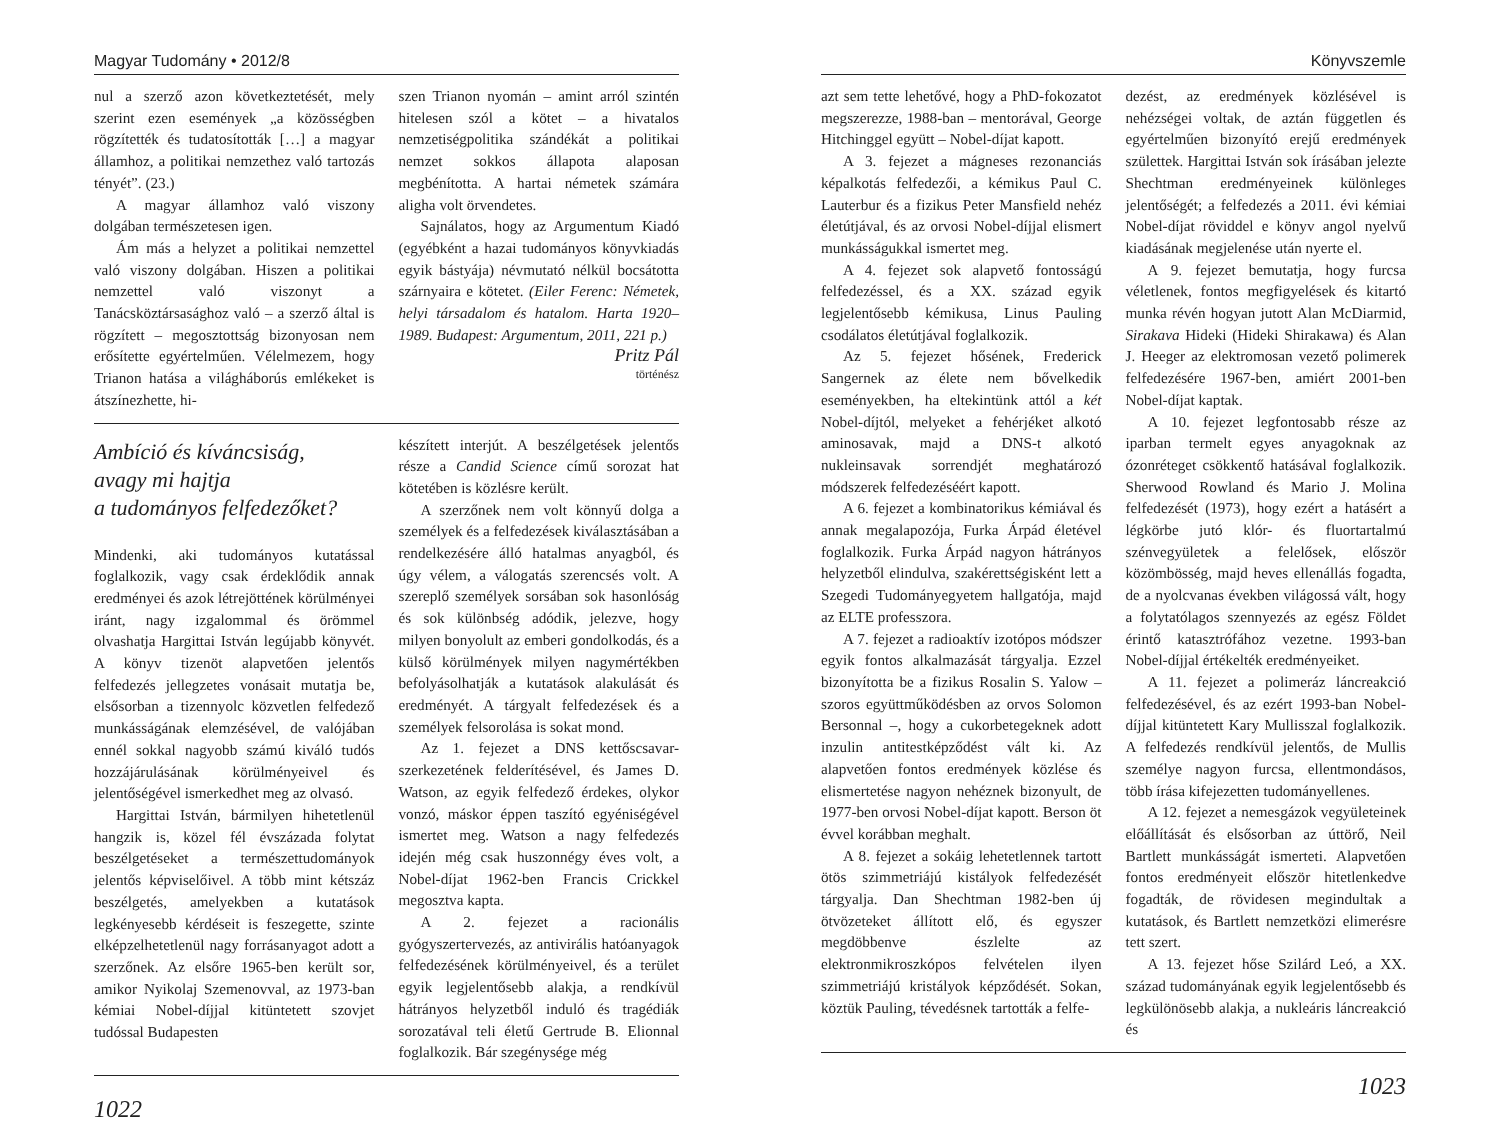Magyar Tudomány • 2012/8
nul a szerző azon következtetését, mely szerint ezen események „a közösségben rögzítették és tudatosították […] a magyar államhoz, a politikai nemzethez való tartozás tényét”. (23.)
A magyar államhoz való viszony dolgában természetesen igen.
Ám más a helyzet a politikai nemzettel való viszony dolgában. Hiszen a politikai nemzettel való viszonyt a Tanácsköztársasághoz való – a szerző által is rögzített – megosztottság bizonyosan nem erősítette egyértelműen. Vélelmezem, hogy Trianon hatása a világháborús emlékeket is átszínezhette, hi-
szen Trianon nyomán – amint arról szintén hitelesen szól a kötet – a hivatalos nemzetiségpolitika szándékát a politikai nemzet sokkos állapota alaposan megbénította. A hartai németek számára aligha volt örvendetes.
Sajnálatos, hogy az Argumentum Kiadó (egyébként a hazai tudományos könyvkiadás egyik bástyája) névmutató nélkül bocsátotta szárnyaira e kötetet. (Eiler Ferenc: Németek, helyi társadalom és hatalom. Harta 1920–1989. Budapest: Argumentum, 2011, 221 p.)
Pritz Pál
történész
Ambíció és kíváncsiság,
avagy mi hajtja
a tudományos felfedezőket?
Mindenki, aki tudományos kutatással foglalkozik, vagy csak érdeklődik annak eredményei és azok létrejöttének körülményei iránt, nagy izgalommal és örömmel olvashatja Hargittai István legújabb könyvét. A könyv tizenöt alapvetően jelentős felfedezés jellegzetes vonásait mutatja be, elsősorban a tizennyolc közvetlen felfedező munkásságának elemzésével, de valójában ennél sokkal nagyobb számú kiváló tudós hozzájárulásának körülményeivel és jelentőségével ismerkedhet meg az olvasó.
Hargittai István, bármilyen hihetetlenül hangzik is, közel fél évszázada folytat beszélgetéseket a természettudományok jelentős képviselőivel. A több mint kétszáz beszélgetés, amelyekben a kutatások legkényesebb kérdéseit is feszegette, szinte elképzelhetetlenül nagy forrásanyagot adott a szerzőnek. Az elsőre 1965-ben került sor, amikor Nyikolaj Szemenovval, az 1973-ban kémiai Nobel-díjjal kitüntetett szovjet tudóssal Budapesten
készített interjút. A beszélgetések jelentős része a Candid Science című sorozat hat kötetében is közlésre került.
A szerzőnek nem volt könnyű dolga a személyek és a felfedezések kiválasztásában a rendelkezésére álló hatalmas anyagból, és úgy vélem, a válogatás szerencsés volt. A szereplő személyek sorsában sok hasonlóság és sok különbség adódik, jelezve, hogy milyen bonyolult az emberi gondolkodás, és a külső körülmények milyen nagymértékben befolyásolhatják a kutatások alakulását és eredményét. A tárgyalt felfedezések és a személyek felsorolása is sokat mond.
Az 1. fejezet a DNS kettőscsavar-szerkezetének felderítésével, és James D. Watson, az egyik felfedező érdekes, olykor vonzó, máskor éppen taszító egyéniségével ismertet meg. Watson a nagy felfedezés idején még csak huszonnégy éves volt, a Nobel-díjat 1962-ben Francis Crickkel megosztva kapta.
A 2. fejezet a racionális gyógyszertervezés, az antivirális hatóanyagok felfedezésének körülményeivel, és a terület egyik legjelentősebb alakja, a rendkívül hátrányos helyzetből induló és tragédiák sorozatával teli életű Gertrude B. Elionnal foglalkozik. Bár szegénysége még
1022
Könyvszemle
azt sem tette lehetővé, hogy a PhD-fokozatot megszerezze, 1988-ban – mentorával, George Hitchinggel együtt – Nobel-díjat kapott.
A 3. fejezet a mágneses rezonanciás képalkotás felfedezői, a kémikus Paul C. Lauterbur és a fizikus Peter Mansfield nehéz életútjával, és az orvosi Nobel-díjjal elismert munkásságukkal ismertet meg.
A 4. fejezet sok alapvető fontosságú felfedezéssel, és a XX. század egyik legjelentősebb kémikusa, Linus Pauling csodálatos életútjával foglalkozik.
Az 5. fejezet hősének, Frederick Sangernek az élete nem bővelkedik eseményekben, ha eltekintünk attól a két Nobel-díjtól, melyeket a fehérjéket alkotó aminosavak, majd a DNS-t alkotó nukleinsavak sorrendjét meghatározó módszerek felfedezéséért kapott.
A 6. fejezet a kombinatorikus kémiával és annak megalapozója, Furka Árpád életével foglalkozik. Furka Árpád nagyon hátrányos helyzetből elindulva, szakérettségisként lett a Szegedi Tudományegyetem hallgatója, majd az ELTE professzora.
A 7. fejezet a radioaktív izotópos módszer egyik fontos alkalmazását tárgyalja. Ezzel bizonyította be a fizikus Rosalin S. Yalow – szoros együttműködésben az orvos Solomon Bersonnal –, hogy a cukorbetegeknek adott inzulin antitestképződést vált ki. Az alapvetően fontos eredmények közlése és elismertetése nagyon nehéznek bizonyult, de 1977-ben orvosi Nobel-díjat kapott. Berson öt évvel korábban meghalt.
A 8. fejezet a sokáig lehetetlennek tartott ötös szimmetriájú kistályok felfedezését tárgyalja. Dan Shechtman 1982-ben új ötvözeteket állított elő, és egyszer megdöbbenve észlelte az elektronmikroszkópos felvételen ilyen szimmetriájú kristályok képződését. Sokan, köztük Pauling, tévedésnek tartották a felfe-
dezést, az eredmények közlésével is nehézségei voltak, de aztán független és egyértelműen bizonyító erejű eredmények születtek. Hargittai István sok írásában jelezte Shechtman eredményeinek különleges jelentőségét; a felfedezés a 2011. évi kémiai Nobel-díjat röviddel e könyv angol nyelvű kiadásának megjelenése után nyerte el.
A 9. fejezet bemutatja, hogy furcsa véletlenek, fontos megfigyelések és kitartó munka révén hogyan jutott Alan McDiarmid, Sirakava Hideki (Hideki Shirakawa) és Alan J. Heeger az elektromosan vezető polimerek felfedezésére 1967-ben, amiért 2001-ben Nobel-díjat kaptak.
A 10. fejezet legfontosabb része az iparban termelt egyes anyagoknak az ózonréteget csökkentő hatásával foglalkozik. Sherwood Rowland és Mario J. Molina felfedezését (1973), hogy ezért a hatásért a légkörbe jutó klór- és fluortartalmú szénvegyületek a felelősek, először közömbösség, majd heves ellenállás fogadta, de a nyolcvanas években világossá vált, hogy a folytatólagos szennyezés az egész Földet érintő katasztrófához vezetne. 1993-ban Nobel-díjjal értékelték eredményeiket.
A 11. fejezet a polimeráz láncreakció felfedezésével, és az ezért 1993-ban Nobel-díjjal kitüntetett Kary Mullisszal foglalkozik. A felfedezés rendkívül jelentős, de Mullis személye nagyon furcsa, ellentmondásos, több írása kifejezetten tudományellenes.
A 12. fejezet a nemesgázok vegyületeinek előállítását és elsősorban az úttörő, Neil Bartlett munkásságát ismerteti. Alapvetően fontos eredményeit először hitetlenkedve fogadták, de rövidesen megindultak a kutatások, és Bartlett nemzetközi elimerésre tett szert.
A 13. fejezet hőse Szilárd Leó, a XX. század tudományának egyik legjelentősebb és legkülönösebb alakja, a nukleáris láncreakció és
1023